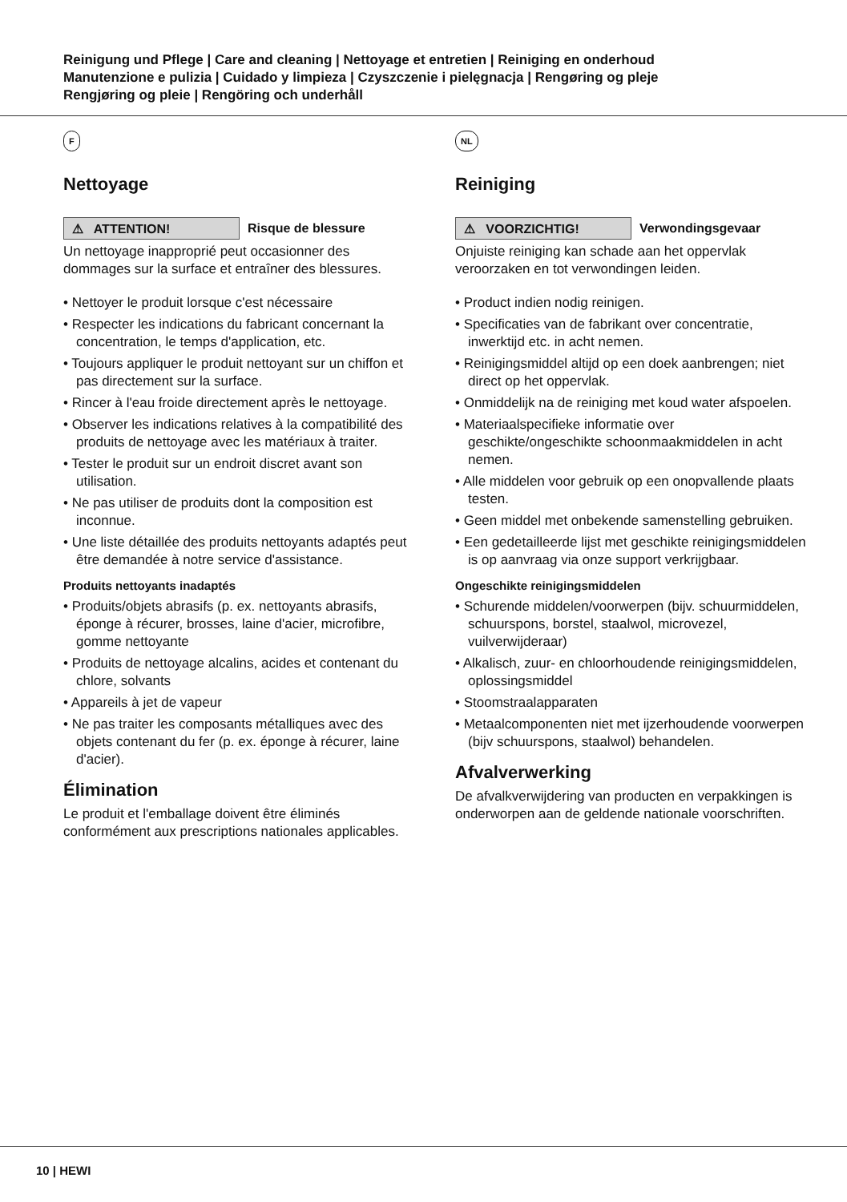Reinigung und Pflege | Care and cleaning | Nettoyage et entretien | Reiniging en onderhoud
Manutenzione e pulizia | Cuidado y limpieza | Czyszczenie i pielęgnacja | Rengøring og pleje
Rengjøring og pleie | Rengöring och underhåll
F
Nettoyage
⚠ ATTENTION!
Risque de blessure
Un nettoyage inapproprié peut occasionner des dommages sur la surface et entraîner des blessures.
• Nettoyer le produit lorsque c'est nécessaire
• Respecter les indications du fabricant concernant la concentration, le temps d'application, etc.
• Toujours appliquer le produit nettoyant sur un chiffon et pas directement sur la surface.
• Rincer à l'eau froide directement après le nettoyage.
• Observer les indications relatives à la compatibilité des produits de nettoyage avec les matériaux à traiter.
• Tester le produit sur un endroit discret avant son utilisation.
• Ne pas utiliser de produits dont la composition est inconnue.
• Une liste détaillée des produits nettoyants adaptés peut être demandée à notre service d'assistance.
Produits nettoyants inadaptés
• Produits/objets abrasifs (p. ex. nettoyants abrasifs, éponge à récurer, brosses, laine d'acier, microfibre, gomme nettoyante
• Produits de nettoyage alcalins, acides et contenant du chlore, solvants
• Appareils à jet de vapeur
• Ne pas traiter les composants métalliques avec des objets contenant du fer (p. ex. éponge à récurer, laine d'acier).
Élimination
Le produit et l'emballage doivent être éliminés conformément aux prescriptions nationales applicables.
NL
Reiniging
⚠ VOORZICHTIG!
Verwondingsgevaar
Onjuiste reiniging kan schade aan het oppervlak veroorzaken en tot verwondingen leiden.
• Product indien nodig reinigen.
• Specificaties van de fabrikant over concentratie, inwerktijd etc. in acht nemen.
• Reinigingsmiddel altijd op een doek aanbrengen; niet direct op het oppervlak.
• Onmiddelijk na de reiniging met koud water afspoelen.
• Materiaalspecifieke informatie over geschikte/ongeschikte schoonmaakmiddelen in acht nemen.
• Alle middelen voor gebruik op een onopvallende plaats testen.
• Geen middel met onbekende samenstelling gebruiken.
• Een gedetailleerde lijst met geschikte reinigingsmiddelen is op aanvraag via onze support verkrijgbaar.
Ongeschikte reinigingsmiddelen
• Schurende middelen/voorwerpen (bijv. schuurmiddelen, schuurspons, borstel, staalwol, microvezel, vuilverwijderaar)
• Alkalisch, zuur- en chloorhoudende reinigingsmiddelen, oplossingsmiddel
• Stoomstraalapparaten
• Metaalcomponenten niet met ijzerhoudende voorwerpen (bijv schuurspons, staalwol) behandelen.
Afvalverwerking
De afvalkverwijdering van producten en verpakkingen is onderworpen aan de geldende nationale voorschriften.
10 | HEWI